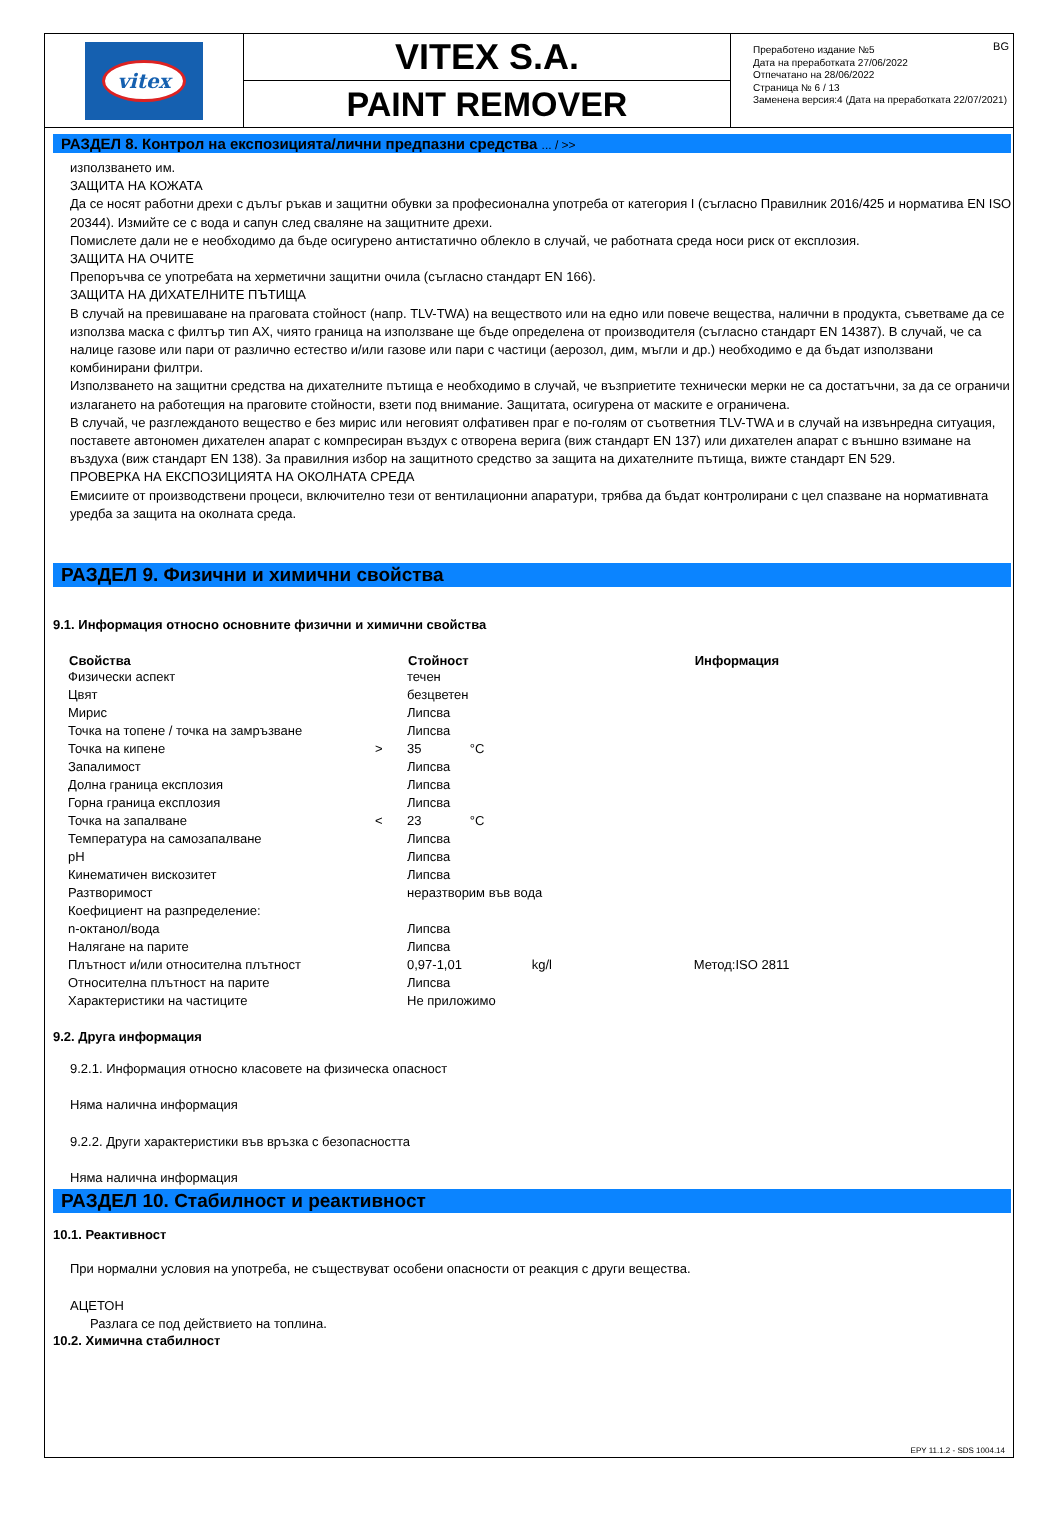vitex
VITEX S.A.
PAINT REMOVER
BG Преработено издание №5
Дата на преработката 27/06/2022
Отпечатано на 28/06/2022
Страница № 6 / 13
Заменена версия:4 (Дата на преработката 22/07/2021)
РАЗДЕЛ 8. Контрол на експозицията/лични предпазни средства ... / >>
използването им.
ЗАЩИТА НА КОЖАТА
Да се носят работни дрехи с дълъг ръкав и защитни обувки за професионална употреба от категория I (съгласно Правилник 2016/425 и норматива EN ISO 20344). Измийте се с вода и сапун след сваляне на защитните дрехи.
Помислете дали не е необходимо да бъде осигурено антистатично облекло в случай, че работната среда носи риск от експлозия.
ЗАЩИТА НА ОЧИТЕ
Препоръчва се употребата на херметични защитни очила (съгласно стандарт EN 166).
ЗАЩИТА НА ДИХАТЕЛНИТЕ ПЪТИЩА
В случай на превишаване на праговата стойност (напр. TLV-TWA) на веществото или на едно или повече вещества, налични в продукта, съветваме да се използва маска с филтър тип AX, чиято граница на използване ще бъде определена от производителя (съгласно стандарт EN 14387). В случай, че са налице газове или пари от различно естество и/или газове или пари с частици (аерозол, дим, мъгли и др.) необходимо е да бъдат използвани комбинирани филтри.
Използването на защитни средства на дихателните пътища е необходимо в случай, че възприетите технически мерки не са достатъчни, за да се ограничи излагането на работещия на праговите стойности, взети под внимание. Защитата, осигурена от маските е ограничена.
В случай, че разглежданото вещество е без мирис или неговият олфативен праг е по-голям от съответния TLV-TWA и в случай на извънредна ситуация, поставете автономен дихателен апарат с компресиран въздух с отворена верига (виж стандарт EN 137) или дихателен апарат с външно взимане на въздуха (виж стандарт EN 138). За правилния избор на защитното средство за защита на дихателните пътища, вижте стандарт EN 529.
ПРОВЕРКА НА ЕКСПОЗИЦИЯТА НА ОКОЛНАТА СРЕДА
Емисиите от производствени процеси, включително тези от вентилационни апаратури, трябва да бъдат контролирани с цел спазване на нормативната уредба за защита на околната среда.
РАЗДЕЛ 9. Физични и химични свойства
9.1. Информация относно основните физични и химични свойства
| Свойства | | Стойност | | | Информация |
| --- | --- | --- | --- | --- | --- |
| Физически аспект | | течен | | | |
| Цвят | | безцветен | | | |
| Мирис | | Липсва | | | |
| Точка на топене / точка на замръзване | | Липсва | | | |
| Точка на кипене | > | 35 | °C | | |
| Запалимост | | Липсва | | | |
| Долна граница експлозия | | Липсва | | | |
| Горна граница експлозия | | Липсва | | | |
| Точка на запалване | < | 23 | °C | | |
| Температура на самозапалване | | Липсва | | | |
| pH | | Липсва | | | |
| Кинематичен вискозитет | | Липсва | | | |
| Разтворимост | | неразтворим във вода | | | |
| Коефициент на разпределение: | | | | | |
| n-октанол/вода | | Липсва | | | |
| Налягане на парите | | Липсва | | | |
| Плътност и/или относителна плътност | | 0,97-1,01 | | kg/l | Метод:ISO 2811 |
| Относителна плътност на парите | | Липсва | | | |
| Характеристики на частиците | | Не приложимо | | | |
9.2. Друга информация
9.2.1. Информация относно класовете на физическа опасност
Няма налична информация
9.2.2. Други характеристики във връзка с безопасността
Няма налична информация
РАЗДЕЛ 10. Стабилност и реактивност
10.1. Реактивност
При нормални условия на употреба, не съществуват особени опасности от реакция с други вещества.
АЦЕТОН
Разлага се под действието на топлина.
10.2. Химична стабилност
EPY 11.1.2 - SDS 1004.14